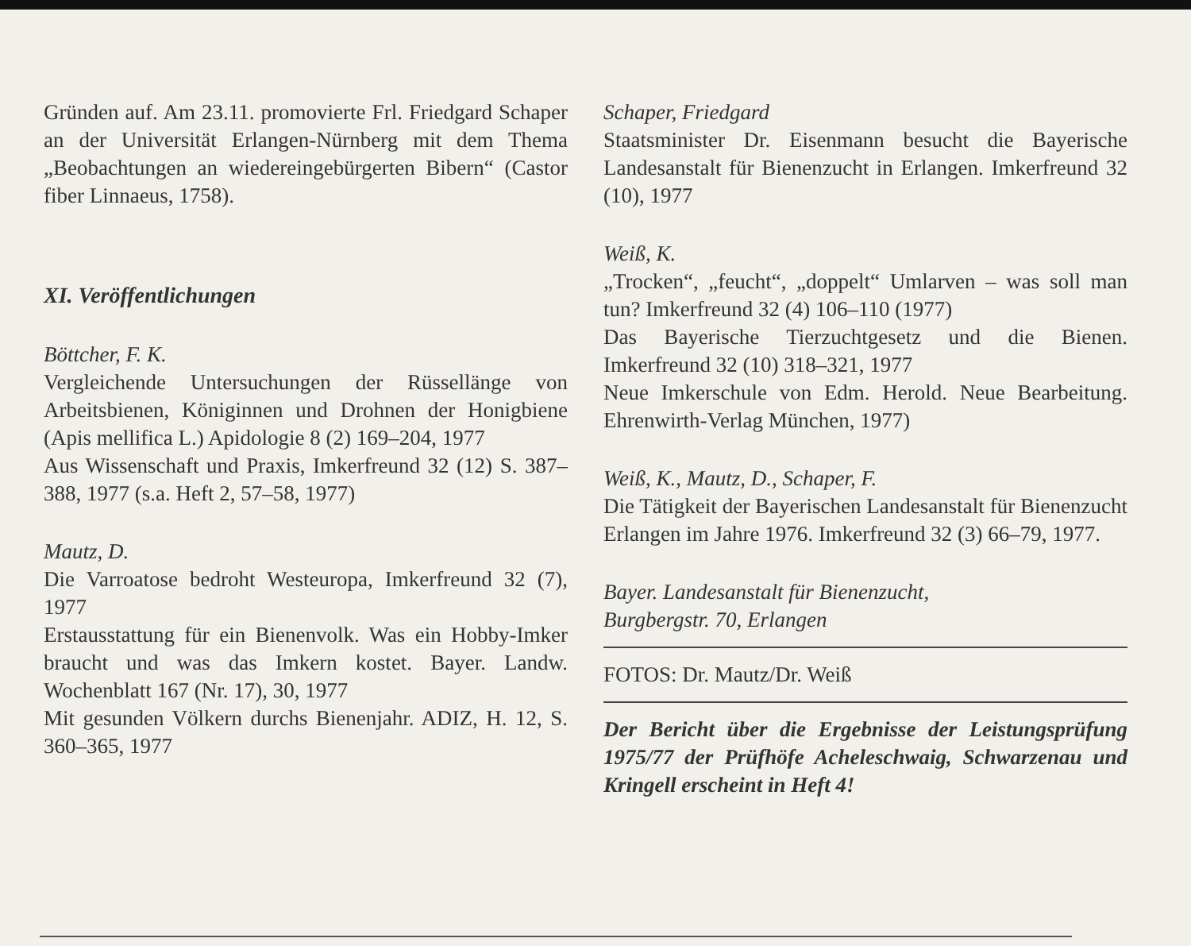Gründen auf. Am 23.11. promovierte Frl. Friedgard Schaper an der Universität Erlangen-Nürnberg mit dem Thema „Beobachtungen an wiedereingebürgerten Bibern“ (Castor fiber Linnaeus, 1758).
XI. Veröffentlichungen
Böttcher, F. K.
Vergleichende Untersuchungen der Rüssellänge von Arbeitsbienen, Königinnen und Drohnen der Honigbiene (Apis mellifica L.) Apidologie 8 (2) 169–204, 1977
Aus Wissenschaft und Praxis, Imkerfreund 32 (12) S. 387–388, 1977 (s.a. Heft 2, 57–58, 1977)
Mautz, D.
Die Varroatose bedroht Westeuropa, Imkerfreund 32 (7), 1977
Erstausstattung für ein Bienenvolk. Was ein Hobby-Imker braucht und was das Imkern kostet. Bayer. Landw. Wochenblatt 167 (Nr. 17), 30, 1977
Mit gesunden Völkern durchs Bienenjahr. ADIZ, H. 12, S. 360–365, 1977
Schaper, Friedgard
Staatsminister Dr. Eisenmann besucht die Bayerische Landesanstalt für Bienenzucht in Erlangen. Imkerfreund 32 (10), 1977
Weiß, K.
„Trocken“, „feucht“, „doppelt“ Umlarven – was soll man tun? Imkerfreund 32 (4) 106–110 (1977)
Das Bayerische Tierzuchtgesetz und die Bienen. Imkerfreund 32 (10) 318–321, 1977
Neue Imkerschule von Edm. Herold. Neue Bearbeitung. Ehrenwirth-Verlag München, 1977)
Weiß, K., Mautz, D., Schaper, F.
Die Tätigkeit der Bayerischen Landesanstalt für Bienenzucht Erlangen im Jahre 1976. Imkerfreund 32 (3) 66–79, 1977.
Bayer. Landesanstalt für Bienenzucht,
Burgbergstr. 70, Erlangen
FOTOS: Dr. Mautz/Dr. Weiß
Der Bericht über die Ergebnisse der Leistungsprüfung 1975/77 der Prüfhöfe Acheleschwaig, Schwarzenau und Kringell erscheint in Heft 4!